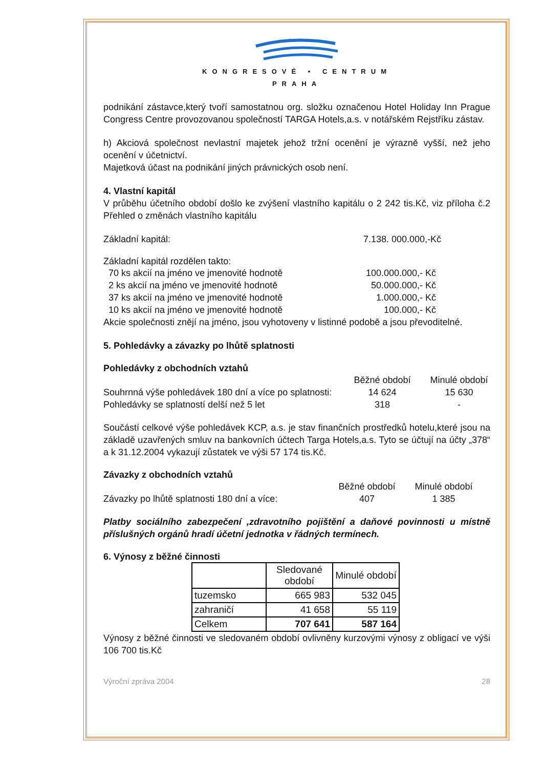KONGRESOVÉ • CENTRUM
PRAHA
podnikání zástavce,který tvoří samostatnou org. složku označenou Hotel Holiday Inn Prague Congress Centre provozovanou společností TARGA Hotels,a.s. v notářském Rejstříku zástav.
h) Akciová společnost nevlastní majetek jehož tržní ocenění je výrazně vyšší, než jeho ocenění v účetnictví.
Majetková účast na podnikání jiných právnických osob není.
4. Vlastní kapitál
V průběhu účetního období došlo ke zvýšení vlastního kapitálu o 2 242 tis.Kč, viz příloha č.2 Přehled o změnách vlastního kapitálu
Základní kapitál: 7.138. 000.000,-Kč
Základní kapitál rozdělen takto:
70 ks akcií na jméno ve jmenovité hodnotě 100.000.000,- Kč
2 ks akcií na jméno ve jmenovité hodnotě 50.000.000,- Kč
37 ks akcií na jméno ve jmenovité hodnotě 1.000.000,- Kč
10 ks akcií na jméno ve jmenovité hodnotě 100.000,- Kč
Akcie společnosti znějí na jméno, jsou vyhotoveny v listinné podobě a jsou převoditelné.
5. Pohledávky a závazky po lhůtě splatnosti
Pohledávky z obchodních vztahů
Běžné období Minulé období
Souhrnná výše pohledávek 180 dní a více po splatnosti: 14 624 15 630
Pohledávky se splatností delší než 5 let 318 -
Součástí celkové výše pohledávek KCP, a.s. je stav finančních prostředků hotelu,které jsou na základě uzavřených smluv na bankovních účtech Targa Hotels,a.s. Tyto se účtují na účty „378“ a k 31.12.2004 vykazují zůstatek ve výši 57 174 tis.Kč.
Závazky z obchodních vztahů
Běžné období Minulé období
Závazky po lhůtě splatnosti 180 dní a více: 407 1 385
Platby sociálního zabezpečení ,zdravotního pojištění a daňové povinnosti u místně příslušných orgánů hradí účetní jednotka v řádných termínech.
6. Výnosy z běžné činnosti
| | Sledované období | Minulé období |
| --- | --- | --- |
| tuzemsko | 665 983 | 532 045 |
| zahraničí | 41 658 | 55 119 |
| Celkem | 707 641 | 587 164 |
Výnosy z běžné činnosti ve sledovaném období ovlivněny kurzovými výnosy z obligací ve výši 106 700 tis.Kč
Výroční zpráva 2004 28